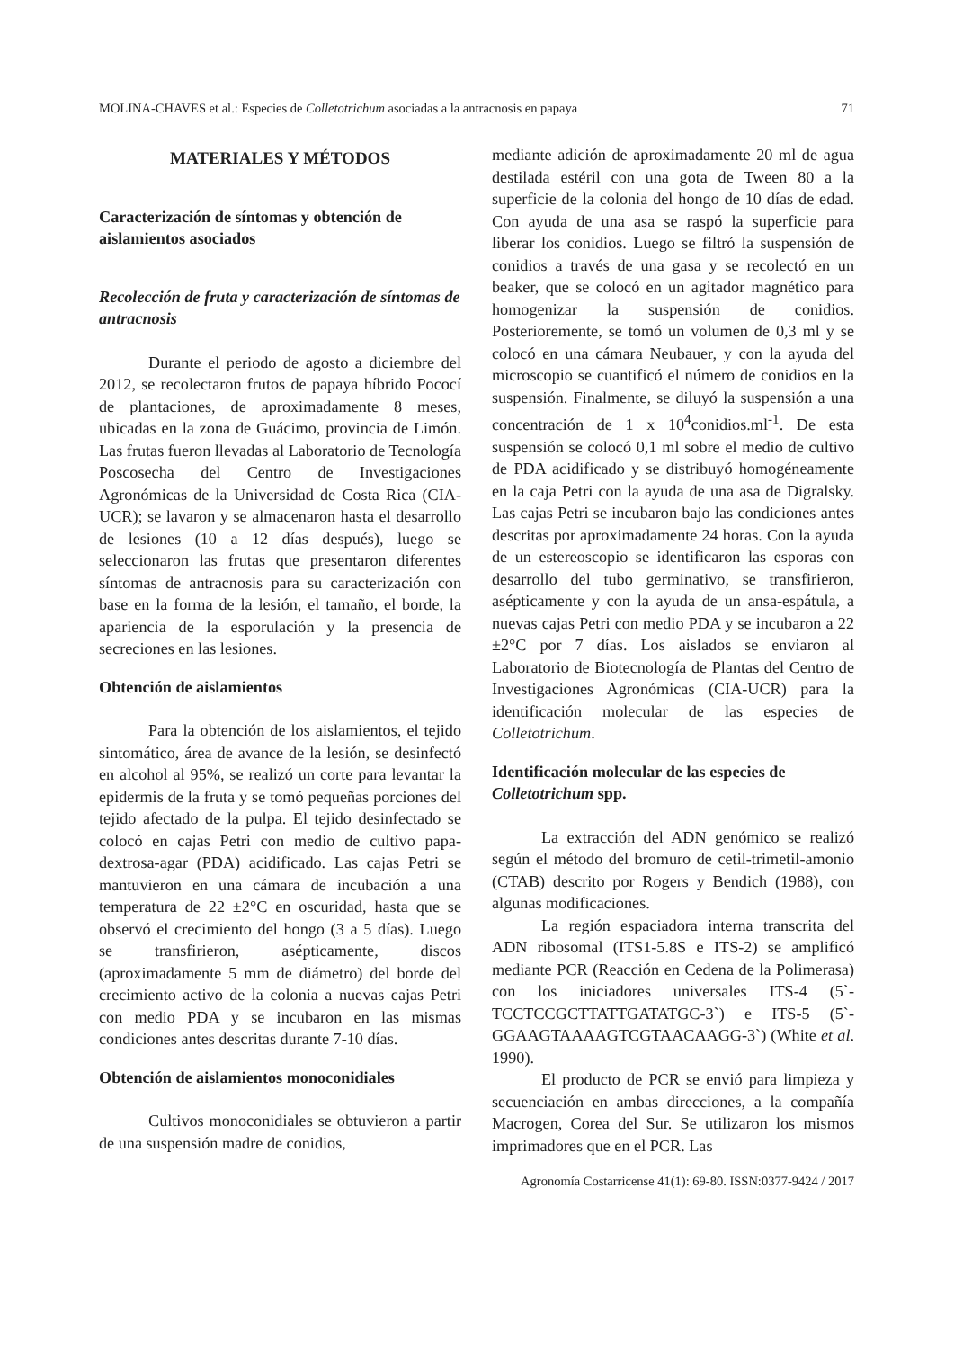MOLINA-CHAVES et al.: Especies de Colletotrichum asociadas a la antracnosis en papaya 71
MATERIALES Y MÉTODOS
Caracterización de síntomas y obtención de aislamientos asociados
Recolección de fruta y caracterización de síntomas de antracnosis
Durante el periodo de agosto a diciembre del 2012, se recolectaron frutos de papaya híbrido Pococí de plantaciones, de aproximadamente 8 meses, ubicadas en la zona de Guácimo, provincia de Limón. Las frutas fueron llevadas al Laboratorio de Tecnología Poscosecha del Centro de Investigaciones Agronómicas de la Universidad de Costa Rica (CIA-UCR); se lavaron y se almacenaron hasta el desarrollo de lesiones (10 a 12 días después), luego se seleccionaron las frutas que presentaron diferentes síntomas de antracnosis para su caracterización con base en la forma de la lesión, el tamaño, el borde, la apariencia de la esporulación y la presencia de secreciones en las lesiones.
Obtención de aislamientos
Para la obtención de los aislamientos, el tejido sintomático, área de avance de la lesión, se desinfectó en alcohol al 95%, se realizó un corte para levantar la epidermis de la fruta y se tomó pequeñas porciones del tejido afectado de la pulpa. El tejido desinfectado se colocó en cajas Petri con medio de cultivo papa-dextrosa-agar (PDA) acidificado. Las cajas Petri se mantuvieron en una cámara de incubación a una temperatura de 22 ±2°C en oscuridad, hasta que se observó el crecimiento del hongo (3 a 5 días). Luego se transfirieron, asépticamente, discos (aproximadamente 5 mm de diámetro) del borde del crecimiento activo de la colonia a nuevas cajas Petri con medio PDA y se incubaron en las mismas condiciones antes descritas durante 7-10 días.
Obtención de aislamientos monoconidiales
Cultivos monoconidiales se obtuvieron a partir de una suspensión madre de conidios,
mediante adición de aproximadamente 20 ml de agua destilada estéril con una gota de Tween 80 a la superficie de la colonia del hongo de 10 días de edad. Con ayuda de una asa se raspó la superficie para liberar los conidios. Luego se filtró la suspensión de conidios a través de una gasa y se recolectó en un beaker, que se colocó en un agitador magnético para homogenizar la suspensión de conidios. Posterioremente, se tomó un volumen de 0,3 ml y se colocó en una cámara Neubauer, y con la ayuda del microscopio se cuantificó el número de conidios en la suspensión. Finalmente, se diluyó la suspensión a una concentración de 1 x 10<sup>4</sup>conidios.ml<sup>-1</sup>. De esta suspensión se colocó 0,1 ml sobre el medio de cultivo de PDA acidificado y se distribuyó homogéneamente en la caja Petri con la ayuda de una asa de Digralsky. Las cajas Petri se incubaron bajo las condiciones antes descritas por aproximadamente 24 horas. Con la ayuda de un estereoscopio se identificaron las esporas con desarrollo del tubo germinativo, se transfirieron, asépticamente y con la ayuda de un ansa-espátula, a nuevas cajas Petri con medio PDA y se incubaron a 22 ±2°C por 7 días. Los aislados se enviaron al Laboratorio de Biotecnología de Plantas del Centro de Investigaciones Agronómicas (CIA-UCR) para la identificación molecular de las especies de Colletotrichum.
Identificación molecular de las especies de Colletotrichum spp.
La extracción del ADN genómico se realizó según el método del bromuro de cetil-trimetil-amonio (CTAB) descrito por Rogers y Bendich (1988), con algunas modificaciones.
La región espaciadora interna transcrita del ADN ribosomal (ITS1-5.8S e ITS-2) se amplificó mediante PCR (Reacción en Cedena de la Polimerasa) con los iniciadores universales ITS-4 (5`-TCCTCCGCTTATTGATATGC-3`) e ITS-5 (5`-GGAAGTAAAAGTCGTAACAAGG-3`) (White et al. 1990).
El producto de PCR se envió para limpieza y secuenciación en ambas direcciones, a la compañía Macrogen, Corea del Sur. Se utilizaron los mismos imprimadores que en el PCR. Las
Agronomía Costarricense 41(1): 69-80. ISSN:0377-9424 / 2017